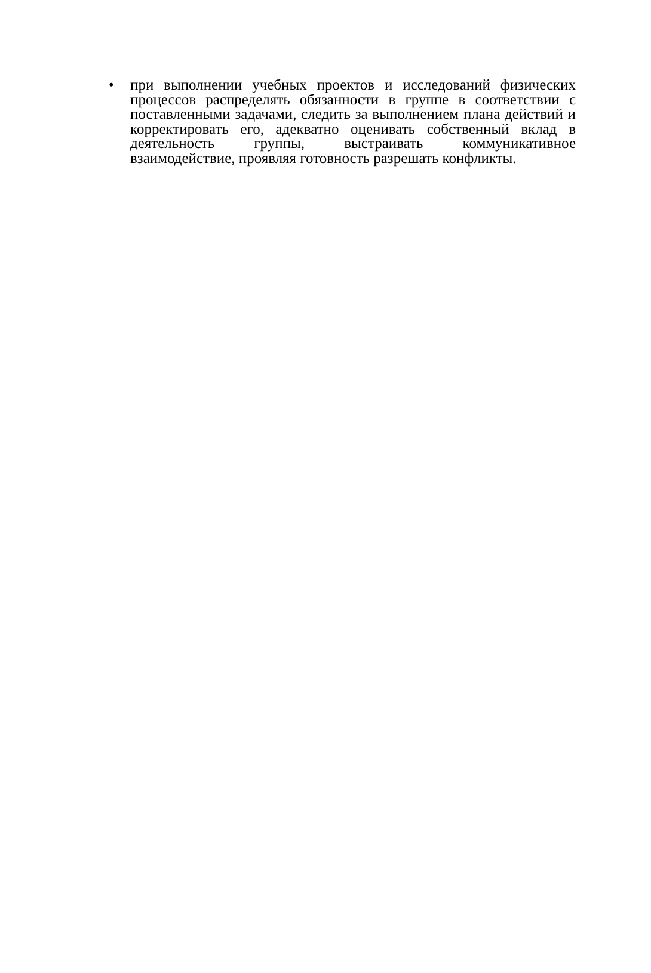• при выполнении учебных проектов и исследований физических процессов распределять обязанности в группе в соответствии с поставленными задачами, следить за выполнением плана действий и корректировать его, адекватно оценивать собственный вклад в деятельность группы, выстраивать коммуникативное взаимодействие, проявляя готовность разрешать конфликты.